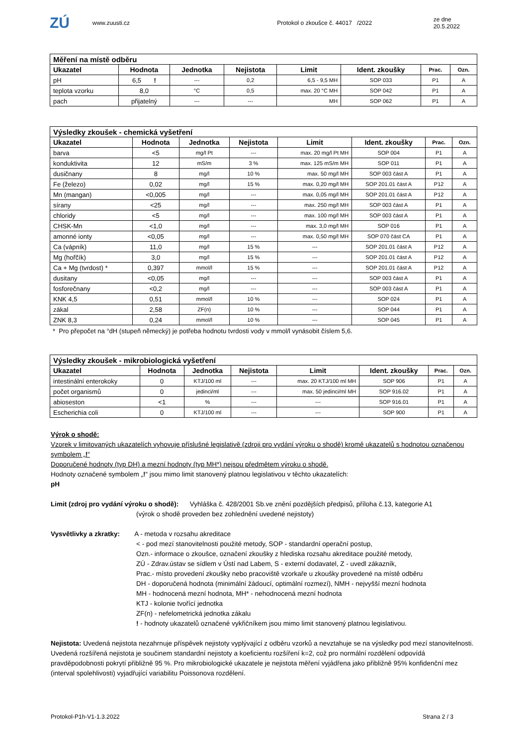ZÚ
www.zuusti.cz Protokol o zkoušce č. 44017 /2022 ze dne 20.5.2022
| Měření na místě odběru | | | | | | | |
| --- | --- | --- | --- | --- | --- | --- | --- |
| Ukazatel | Hodnota | Jednotka | Nejistota | Limit | Ident. zkoušky | Prac. | Ozn. |
| pH | 6,5 ! | --- | 0,2 | 6,5 - 9,5 MH | SOP 033 | P1 | A |
| teplota vzorku | 8,0 | °C | 0,5 | max. 20 °C MH | SOP 042 | P1 | A |
| pach | přijatelný | --- | --- | MH | SOP 062 | P1 | A |
| Výsledky zkoušek - chemická vyšetření | | | | | | | |
| --- | --- | --- | --- | --- | --- | --- | --- |
| Ukazatel | Hodnota | Jednotka | Nejistota | Limit | Ident. zkoušky | Prac. | Ozn. |
| barva | <5 | mg/l Pt | --- | max. 20 mg/l Pt MH | SOP 004 | P1 | A |
| konduktivita | 12 | mS/m | 3 % | max. 125 mS/m MH | SOP 011 | P1 | A |
| dusičnany | 8 | mg/l | 10 % | max. 50 mg/l MH | SOP 003 část A | P1 | A |
| Fe (železo) | 0,02 | mg/l | 15 % | max. 0,20 mg/l MH | SOP 201.01 část A | P12 | A |
| Mn (mangan) | <0,005 | mg/l | --- | max. 0,05 mg/l MH | SOP 201.01 část A | P12 | A |
| sírany | <25 | mg/l | --- | max. 250 mg/l MH | SOP 003 část A | P1 | A |
| chloridy | <5 | mg/l | --- | max. 100 mg/l MH | SOP 003 část A | P1 | A |
| CHSK-Mn | <1,0 | mg/l | --- | max. 3,0 mg/l MH | SOP 016 | P1 | A |
| amonné ionty | <0,05 | mg/l | --- | max. 0,50 mg/l MH | SOP 070 část CA | P1 | A |
| Ca (vápník) | 11,0 | mg/l | 15 % | --- | SOP 201.01 část A | P12 | A |
| Mg (hořčík) | 3,0 | mg/l | 15 % | --- | SOP 201.01 část A | P12 | A |
| Ca + Mg (tvrdost) * | 0,397 | mmol/l | 15 % | --- | SOP 201.01 část A | P12 | A |
| dusitany | <0,05 | mg/l | --- | --- | SOP 003 část A | P1 | A |
| fosforečnany | <0,2 | mg/l | --- | --- | SOP 003 část A | P1 | A |
| KNK 4,5 | 0,51 | mmol/l | 10 % | --- | SOP 024 | P1 | A |
| zákal | 2,58 | ZF(n) | 10 % | --- | SOP 044 | P1 | A |
| ZNK 8,3 | 0,24 | mmol/l | 10 % | --- | SOP 045 | P1 | A |
* Pro přepočet na °dH (stupeň německý) je potřeba hodnotu tvrdosti vody v mmol/l vynásobit číslem 5,6.
| Výsledky zkoušek - mikrobiologická vyšetření | | | | | | | |
| --- | --- | --- | --- | --- | --- | --- | --- |
| Ukazatel | Hodnota | Jednotka | Nejistota | Limit | Ident. zkoušky | Prac. | Ozn. |
| intestinální enterokoky | 0 | KTJ/100 ml | --- | max. 20 KTJ/100 ml MH | SOP 906 | P1 | A |
| počet organismů | 0 | jedinci/ml | --- | max. 50 jedinci/ml MH | SOP 916.02 | P1 | A |
| abioseston | <1 | % | --- | --- | SOP 916.01 | P1 | A |
| Escherichia coli | 0 | KTJ/100 ml | --- | --- | SOP 900 | P1 | A |
Výrok o shodě:
Vzorek v limitovaných ukazatelích vyhovuje příslušné legislativě (zdroji pro vydání výroku o shodě) kromě ukazatelů s hodnotou označenou symbolem „!“
Doporučené hodnoty (typ DH) a mezní hodnoty (typ MH*) nejsou předmětem výroku o shodě.
Hodnoty označené symbolem „!“ jsou mimo limit stanovený platnou legislativou v těchto ukazatelích:
pH
Limit (zdroj pro vydání výroku o shodě): Vyhláška č. 428/2001 Sb.ve znění pozdějších předpisů, příloha č.13, kategorie A1
(výrok o shodě proveden bez zohlednění uvedené nejistoty)
Vysvětlivky a zkratky: A - metoda v rozsahu akreditace
< - pod mezí stanovitelnosti použité metody, SOP - standardní operační postup,
Ozn.- informace o zkoušce, označení zkoušky z hlediska rozsahu akreditace použité metody,
ZÚ - Zdrav.ústav se sídlem v Ústí nad Labem, S - externí dodavatel, Z - uvedl zákazník,
Prac.- místo provedení zkoušky nebo pracoviště vzorkaře u zkoušky provedené na místě odběru
DH - doporučená hodnota (minimální žádoucí, optimální rozmezí), NMH - nejvyšší mezní hodnota
MH - hodnocená mezní hodnota, MH* - nehodnocená mezní hodnota
KTJ - kolonie tvořící jednotka
ZF(n) - nefelometrická jednotka zákalu
! - hodnoty ukazatelů označené vykřičníkem jsou mimo limit stanovený platnou legislativou.
Nejistota: Uvedená nejistota nezahrnuje příspěvek nejistoty vyplývající z odběru vzorků a nevztahuje se na výsledky pod mezí stanovitelnosti. Uvedená rozšířená nejistota je součinem standardní nejistoty a koeficientu rozšíření k=2, což pro normální rozdělení odpovídá pravděpodobnosti pokrytí přibližně 95 %. Pro mikrobiologické ukazatele je nejistota měření vyjádřena jako přibližně 95% konfidenční mez (interval spolehlivosti) vyjadřující variabilitu Poissonova rozdělení.
Protokol-P1h-V1-1.3.2022 Strana 2 / 3